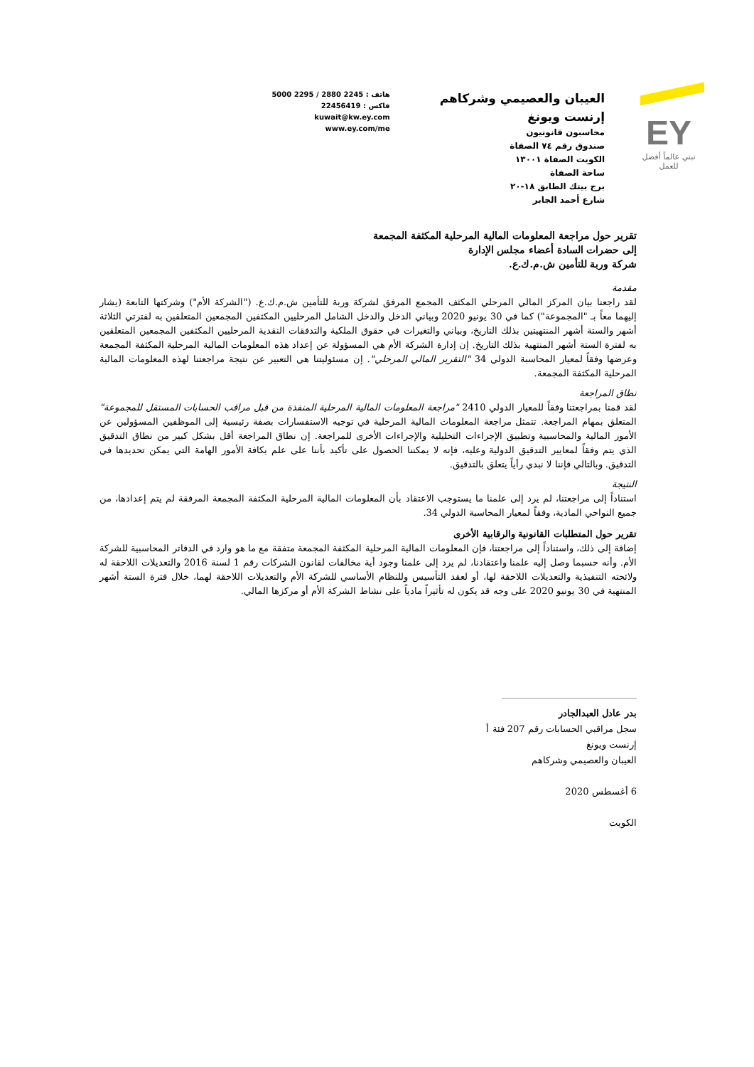EY
تبني عالماً أفضل للعمل
العيبان والعصيمي وشركاهم
إرنست ويونغ
محاسبون قانونيون
صندوق رقم ٧٤ الصفاة
الكويت الصفاة ١٣٠٠١
ساحة الصفاة
برج بيتك الطابق ١٨-٢٠
شارع أحمد الجابر
هاتف : 2245 2880 / 2295 5000
فاكس : 22456419
kuwait@kw.ey.com
www.ey.com/me
تقرير حول مراجعة المعلومات المالية المرحلية المكثفة المجمعة
إلى حضرات السادة أعضاء مجلس الإدارة
شركة وربة للتأمين ش.م.ك.ع.
مقدمة
لقد راجعنا بيان المركز المالي المرحلي المكثف المجمع المرفق لشركة وربة للتأمين ش.م.ك.ع. ("الشركة الأم") وشركتها التابعة (يشار إليهما معاً بـ "المجموعة") كما في 30 يونيو 2020 وبياني الدخل والدخل الشامل المرحليين المكثفين المجمعين المتعلقين به لفترتي الثلاثة أشهر والستة أشهر المنتهيتين بذلك التاريخ، وبياني والتغيرات في حقوق الملكية والتدفقات النقدية المرحليين المكثفين المجمعين المتعلقين به لفترة الستة أشهر المنتهية بذلك التاريخ. إن إدارة الشركة الأم هي المسؤولة عن إعداد هذه المعلومات المالية المرحلية المكثفة المجمعة وعرضها وفقاً لمعيار المحاسبة الدولي 34 "التقرير المالي المرحلي". إن مسئوليتنا هي التعبير عن نتيجة مراجعتنا لهذه المعلومات المالية المرحلية المكثفة المجمعة.
نطاق المراجعة
لقد قمنا بمراجعتنا وفقاً للمعيار الدولي 2410 "مراجعة المعلومات المالية المرحلية المنفذة من قبل مراقب الحسابات المستقل للمجموعة" المتعلق بمهام المراجعة. تتمثل مراجعة المعلومات المالية المرحلية في توجيه الاستفسارات بصفة رئيسية إلى الموظفين المسؤولين عن الأمور المالية والمحاسبية وتطبيق الإجراءات التحليلية والإجراءات الأخرى للمراجعة. إن نطاق المراجعة أقل بشكل كبير من نطاق التدقيق الذي يتم وفقاً لمعايير التدقيق الدولية وعليه، فإنه لا يمكننا الحصول على تأكيد بأننا على علم بكافة الأمور الهامة التي يمكن تحديدها في التدقيق. وبالتالي فإننا لا نبدي رأياً يتعلق بالتدقيق.
النتيجة
استناداً إلى مراجعتنا، لم يرد إلى علمنا ما يستوجب الاعتقاد بأن المعلومات المالية المرحلية المكثفة المجمعة المرفقة لم يتم إعدادها، من جميع النواحي المادية، وفقاً لمعيار المحاسبة الدولي 34.
تقرير حول المتطلبات القانونية والرقابية الأخرى
إضافة إلى ذلك، واستناداً إلى مراجعتنا، فإن المعلومات المالية المرحلية المكثفة المجمعة متفقة مع ما هو وارد في الدفاتر المحاسبية للشركة الأم. وأنه حسبما وصل إليه علمنا واعتقادنا، لم يرد إلى علمنا وجود أية مخالفات لقانون الشركات رقم 1 لسنة 2016 والتعديلات اللاحقة له ولائحته التنفيذية والتعديلات اللاحقة لها، أو لعقد التأسيس وللنظام الأساسي للشركة الأم والتعديلات اللاحقة لهما، خلال فترة الستة أشهر المنتهية في 30 يونيو 2020 على وجه قد يكون له تأثيراً مادياً على نشاط الشركة الأم أو مركزها المالي.
بدر عادل العبدالجادر
سجل مراقبي الحسابات رقم 207 فئة أ
إرنست ويونغ
العيبان والعصيمي وشركاهم
6 أغسطس 2020
الكويت